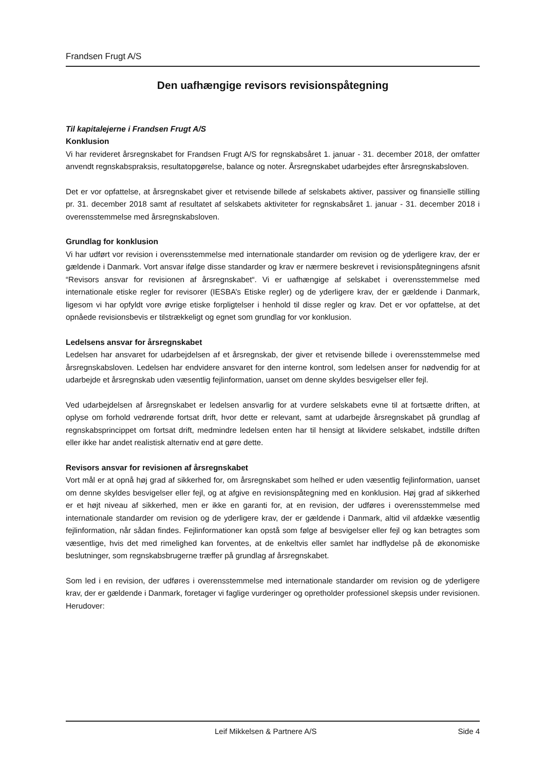Frandsen Frugt A/S
Den uafhængige revisors revisionspåtegning
Til kapitalejerne i Frandsen Frugt A/S
Konklusion
Vi har revideret årsregnskabet for Frandsen Frugt A/S for regnskabsåret 1. januar - 31. december 2018, der omfatter anvendt regnskabspraksis, resultatopgørelse, balance og noter. Årsregnskabet udarbejdes efter årsregnskabsloven.
Det er vor opfattelse, at årsregnskabet giver et retvisende billede af selskabets aktiver, passiver og finansielle stilling pr. 31. december 2018 samt af resultatet af selskabets aktiviteter for regnskabsåret 1. januar - 31. december 2018 i overensstemmelse med årsregnskabsloven.
Grundlag for konklusion
Vi har udført vor revision i overensstemmelse med internationale standarder om revision og de yderligere krav, der er gældende i Danmark. Vort ansvar ifølge disse standarder og krav er nærmere beskrevet i revisionspåtegningens afsnit “Revisors ansvar for revisionen af årsregnskabet“. Vi er uafhængige af selskabet i overensstemmelse med internationale etiske regler for revisorer (IESBA’s Etiske regler) og de yderligere krav, der er gældende i Danmark, ligesom vi har opfyldt vore øvrige etiske forpligtelser i henhold til disse regler og krav. Det er vor opfattelse, at det opnåede revisionsbevis er tilstrækkeligt og egnet som grundlag for vor konklusion.
Ledelsens ansvar for årsregnskabet
Ledelsen har ansvaret for udarbejdelsen af et årsregnskab, der giver et retvisende billede i overensstemmelse med årsregnskabsloven. Ledelsen har endvidere ansvaret for den interne kontrol, som ledelsen anser for nødvendig for at udarbejde et årsregnskab uden væsentlig fejlinformation, uanset om denne skyldes besvigelser eller fejl.
Ved udarbejdelsen af årsregnskabet er ledelsen ansvarlig for at vurdere selskabets evne til at fortsætte driften, at oplyse om forhold vedrørende fortsat drift, hvor dette er relevant, samt at udarbejde årsregnskabet på grundlag af regnskabsprincippet om fortsat drift, medmindre ledelsen enten har til hensigt at likvidere selskabet, indstille driften eller ikke har andet realistisk alternativ end at gøre dette.
Revisors ansvar for revisionen af årsregnskabet
Vort mål er at opnå høj grad af sikkerhed for, om årsregnskabet som helhed er uden væsentlig fejlinformation, uanset om denne skyldes besvigelser eller fejl, og at afgive en revisionspåtegning med en konklusion. Høj grad af sikkerhed er et højt niveau af sikkerhed, men er ikke en garanti for, at en revision, der udføres i overensstemmelse med internationale standarder om revision og de yderligere krav, der er gældende i Danmark, altid vil afdække væsentlig fejlinformation, når sådan findes. Fejlinformationer kan opstå som følge af besvigelser eller fejl og kan betragtes som væsentlige, hvis det med rimelighed kan forventes, at de enkeltvis eller samlet har indflydelse på de økonomiske beslutninger, som regnskabsbrugerne træffer på grundlag af årsregnskabet.
Som led i en revision, der udføres i overensstemmelse med internationale standarder om revision og de yderligere krav, der er gældende i Danmark, foretager vi faglige vurderinger og opretholder professionel skepsis under revisionen. Herudover:
Leif Mikkelsen & Partnere A/S Side 4